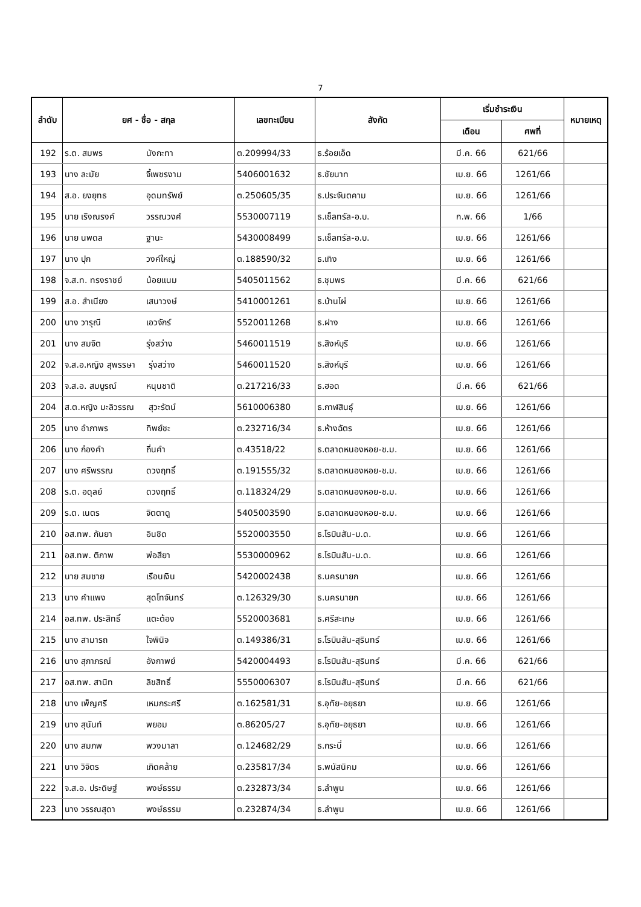7
| ลำดับ | ยศ - ชื่อ - สกุล | เลขทะเบียน | สังกัด | เริ่มชำระเงิน | | หมายเหตุ |
| --- | --- | --- | --- | --- | --- | --- |
| | | | | เดือน | ศพที่ | |
| 192 | ร.ต. สมพร นังกะทา | ต.209994/33 | ธ.ร้อยเอ็ด | มี.ค. 66 | 621/66 | |
| 193 | นาง ละมัย จี้เพชรงาม | 5406001632 | ธ.ชัยนาท | เม.ย. 66 | 1261/66 | |
| 194 | ส.อ. ยงยุทธ อุดมทรัพย์ | ต.250605/35 | ธ.ประจันตคาม | เม.ย. 66 | 1261/66 | |
| 195 | นาย เริงณรงค์ วรรณวงศ์ | 5530007119 | ธ.เซ็ลทรัล-อ.บ. | ก.พ. 66 | 1/66 | |
| 196 | นาย นพดล ฐานะ | 5430008499 | ธ.เซ็ลทรัล-อ.บ. | เม.ย. 66 | 1261/66 | |
| 197 | นาง ปุก วงค์ใหญ่ | ต.188590/32 | ธ.เทิง | เม.ย. 66 | 1261/66 | |
| 198 | จ.ส.ท. ทรงราชย์ น้อยแนม | 5405011562 | ธ.ชุมพร | มี.ค. 66 | 621/66 | |
| 199 | ส.อ. สำเนียง เสนาวงษ์ | 5410001261 | ธ.บ้านไผ่ | เม.ย. 66 | 1261/66 | |
| 200 | นาง วารุณี เอวจักร์ | 5520011268 | ธ.ฝาง | เม.ย. 66 | 1261/66 | |
| 201 | นาง สมจิต รุ่งสว่าง | 5460011519 | ธ.สิงห์บุรี | เม.ย. 66 | 1261/66 | |
| 202 | จ.ส.อ.หญิง สุพรรษา รุ่งสว่าง | 5460011520 | ธ.สิงห์บุรี | เม.ย. 66 | 1261/66 | |
| 203 | จ.ส.อ. สมบูรณ์ หนุนชาติ | ต.217216/33 | ธ.ฮอด | มี.ค. 66 | 621/66 | |
| 204 | ส.ต.หญิง มะลิวรรณ สุวะรัตน์ | 5610006380 | ธ.กาฬสินธุ์ | เม.ย. 66 | 1261/66 | |
| 205 | นาง อำภาพร ทิพย์ชะ | ต.232716/34 | ธ.ห้างฉัตร | เม.ย. 66 | 1261/66 | |
| 206 | นาง ก๋องคำ ถิ่นคำ | ต.43518/22 | ธ.ตลาดหนองหอย-ช.ม. | เม.ย. 66 | 1261/66 | |
| 207 | นาง ศรีพรรณ ดวงฤทธิ์ | ต.191555/32 | ธ.ตลาดหนองหอย-ช.ม. | เม.ย. 66 | 1261/66 | |
| 208 | ร.ต. อดุลย์ ดวงฤทธิ์ | ต.118324/29 | ธ.ตลาดหนองหอย-ช.ม. | เม.ย. 66 | 1261/66 | |
| 209 | ร.ต. เนตร จิตตาดู | 5405003590 | ธ.ตลาดหนองหอย-ช.ม. | เม.ย. 66 | 1261/66 | |
| 210 | อส.ทพ. กันยา อินชิด | 5520003550 | ธ.โรบินสัน-ม.ด. | เม.ย. 66 | 1261/66 | |
| 211 | อส.ทพ. ติภาพ พ่อสียา | 5530000962 | ธ.โรบินสัน-ม.ด. | เม.ย. 66 | 1261/66 | |
| 212 | นาย สมชาย เรือนเงิน | 5420002438 | ธ.นครนายก | เม.ย. 66 | 1261/66 | |
| 213 | นาง คำแพง สุดโทจันทร์ | ต.126329/30 | ธ.นครนายก | เม.ย. 66 | 1261/66 | |
| 214 | อส.ทพ. ประสิทธิ์ แตะต้อง | 5520003681 | ธ.ศรีสะเกษ | เม.ย. 66 | 1261/66 | |
| 215 | นาง สามารถ ใจพินิจ | ต.149386/31 | ธ.โรบินสัน-สุรินทร์ | เม.ย. 66 | 1261/66 | |
| 216 | นาง สุภาภรณ์ อังกาพย์ | 5420004493 | ธ.โรบินสัน-สุรินทร์ | มี.ค. 66 | 621/66 | |
| 217 | อส.ทพ. สานิท ลิขสิทธิ์ | 5550006307 | ธ.โรบินสัน-สุรินทร์ | มี.ค. 66 | 621/66 | |
| 218 | นาง เพ็ญศรี เหมกระศรี | ต.162581/31 | ธ.อุทัย-อยุธยา | เม.ย. 66 | 1261/66 | |
| 219 | นาง สุนันท์ พยอม | ต.86205/27 | ธ.อุทัย-อยุธยา | เม.ย. 66 | 1261/66 | |
| 220 | นาง สมภพ พวงมาลา | ต.124682/29 | ธ.กระบี่ | เม.ย. 66 | 1261/66 | |
| 221 | นาง วิจิตร เกิดคล้าย | ต.235817/34 | ธ.พนัสนิคม | เม.ย. 66 | 1261/66 | |
| 222 | จ.ส.อ. ประดิษฐ์ พงษ์ธรรม | ต.232873/34 | ธ.ลำพูน | เม.ย. 66 | 1261/66 | |
| 223 | นาง วรรณสุดา พงษ์ธรรม | ต.232874/34 | ธ.ลำพูน | เม.ย. 66 | 1261/66 | |